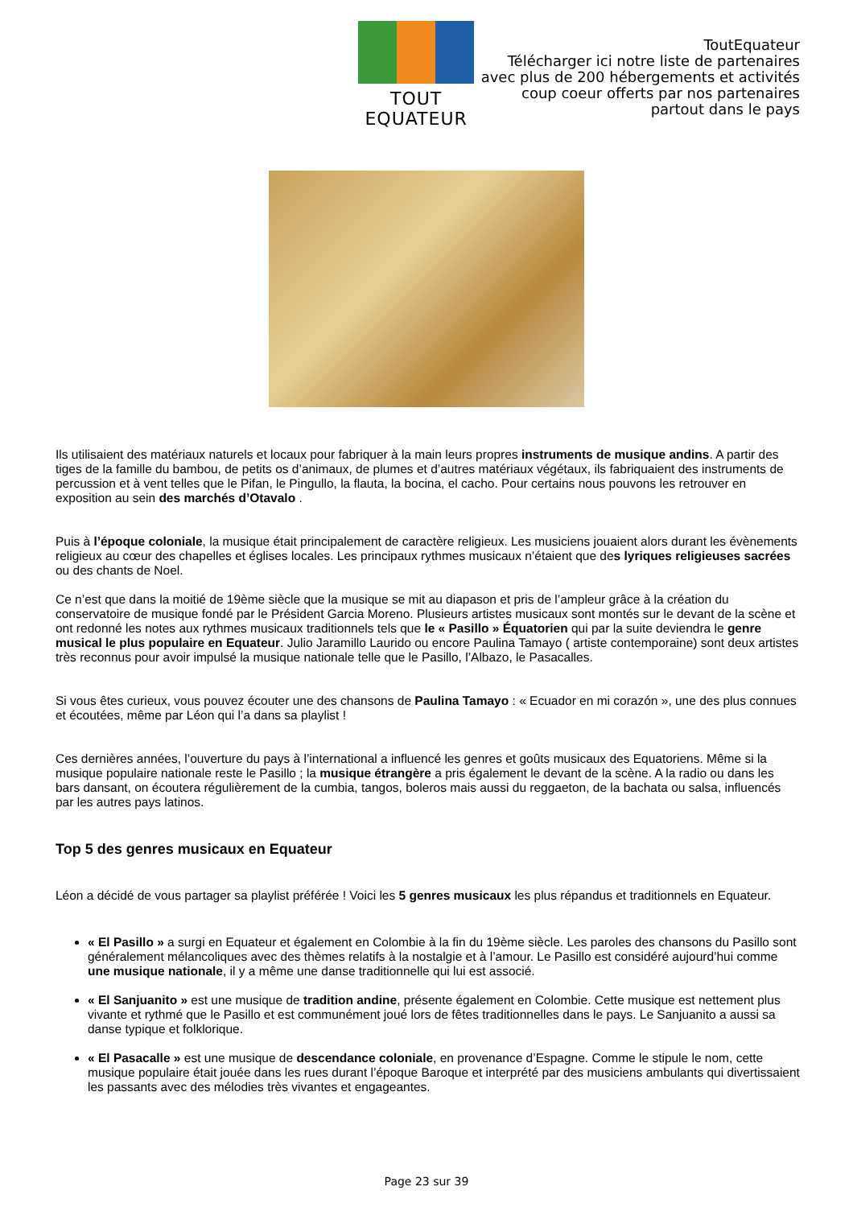TOUT EQUATEUR
ToutEquateur
Télécharger ici notre liste de partenaires
avec plus de 200 hébergements et activités
coup coeur offerts par nos partenaires
partout dans le pays
Ils utilisaient des matériaux naturels et locaux pour fabriquer à la main leurs propres instruments de musique andins. A partir des tiges de la famille du bambou, de petits os d’animaux, de plumes et d’autres matériaux végétaux, ils fabriquaient des instruments de percussion et à vent telles que le Pifan, le Pingullo, la flauta, la bocina, el cacho. Pour certains nous pouvons les retrouver en exposition au sein des marchés d’Otavalo .
Puis à l’époque coloniale, la musique était principalement de caractère religieux. Les musiciens jouaient alors durant les évènements religieux au cœur des chapelles et églises locales. Les principaux rythmes musicaux n’étaient que des lyriques religieuses sacrées ou des chants de Noel.
Ce n’est que dans la moitié de 19ème siècle que la musique se mit au diapason et pris de l’ampleur grâce à la création du conservatoire de musique fondé par le Président Garcia Moreno. Plusieurs artistes musicaux sont montés sur le devant de la scène et ont redonné les notes aux rythmes musicaux traditionnels tels que le « Pasillo » Équatorien qui par la suite deviendra le genre musical le plus populaire en Equateur. Julio Jaramillo Laurido ou encore Paulina Tamayo ( artiste contemporaine) sont deux artistes très reconnus pour avoir impulsé la musique nationale telle que le Pasillo, l’Albazo, le Pasacalles.
Si vous êtes curieux, vous pouvez écouter une des chansons de Paulina Tamayo : « Ecuador en mi corazón », une des plus connues et écoutées, même par Léon qui l’a dans sa playlist !
Ces dernières années, l’ouverture du pays à l’international a influencé les genres et goûts musicaux des Equatoriens. Même si la musique populaire nationale reste le Pasillo ; la musique étrangère a pris également le devant de la scène. A la radio ou dans les bars dansant, on écoutera régulièrement de la cumbia, tangos, boleros mais aussi du reggaeton, de la bachata ou salsa, influencés par les autres pays latinos.
Top 5 des genres musicaux en Equateur
Léon a décidé de vous partager sa playlist préférée ! Voici les 5 genres musicaux les plus répandus et traditionnels en Equateur.
« El Pasillo » a surgi en Equateur et également en Colombie à la fin du 19ème siècle. Les paroles des chansons du Pasillo sont généralement mélancoliques avec des thèmes relatifs à la nostalgie et à l’amour. Le Pasillo est considéré aujourd’hui comme une musique nationale, il y a même une danse traditionnelle qui lui est associé.
« El Sanjuanito » est une musique de tradition andine, présente également en Colombie. Cette musique est nettement plus vivante et rythmé que le Pasillo et est communément joué lors de fêtes traditionnelles dans le pays. Le Sanjuanito a aussi sa danse typique et folklorique.
« El Pasacalle » est une musique de descendance coloniale, en provenance d’Espagne. Comme le stipule le nom, cette musique populaire était jouée dans les rues durant l’époque Baroque et interprété par des musiciens ambulants qui divertissaient les passants avec des mélodies très vivantes et engageantes.
Page 23 sur 39